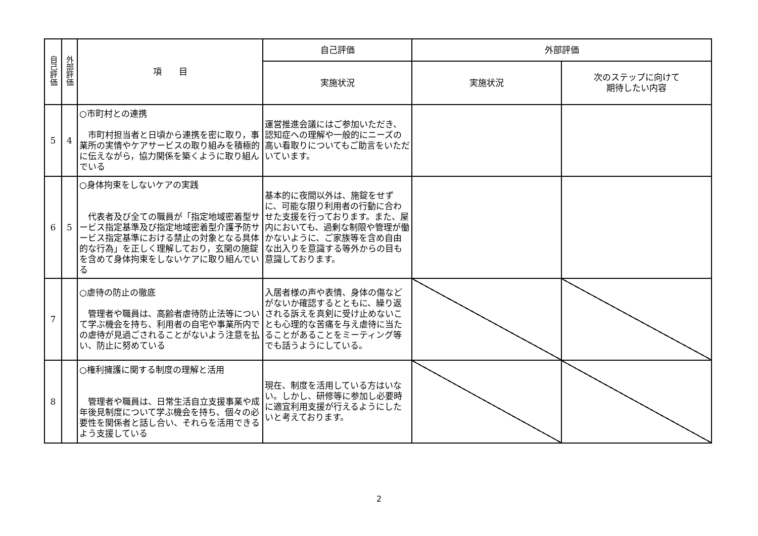| 自己評価 | 外部評価 | 項 目 | 自己評価 | 外部評価 | |
| --- | --- | --- | --- | --- | --- |
| | | | 実施状況 | 実施状況 | 次のステップに向けて 期待したい内容 |
| 5 | 4 | ○市町村との連携 市町村担当者と日頃から連携を密に取り，事業所の実情やケアサービスの取り組みを積極的に伝えながら，協力関係を築くように取り組んでいる | 運営推進会議にはご参加いただき、認知症への理解や一般的にニーズの高い看取りについてもご助言をいただいています。 | | |
| 6 | 5 | ○身体拘束をしないケアの実践 代表者及び全ての職員が「指定地域密着型サービス指定基準及び指定地域密着型介護予防サービス指定基準における禁止の対象となる具体的な行為」を正しく理解しており，玄関の施錠を含めて身体拘束をしないケアに取り組んでいる | 基本的に夜間以外は、施錠をせずに、可能な限り利用者の行動に合わせた支援を行っております。また、屋内においても、過剰な制限や管理が働かないように、ご家族等を含め自由な出入りを意識する等外からの目も意識しております。 | | |
| 7 | | ○虐待の防止の徹底 管理者や職員は、高齢者虐待防止法等について学ぶ機会を持ち、利用者の自宅や事業所内での虐待が見過ごされることがないよう注意を払い、防止に努めている | 入居者様の声や表情、身体の傷などがないか確認するとともに、繰り返される訴えを真剣に受け止めないことも心理的な苦痛を与え虐待に当たることがあることをミーティング等でも話うようにしている。 | | |
| 8 | | ○権利擁護に関する制度の理解と活用 管理者や職員は、日常生活自立支援事業や成年後見制度について学ぶ機会を持ち、個々の必要性を関係者と話し合い、それらを活用できるよう支援している | 現在、制度を活用している方はいない。しかし、研修等に参加し必要時に適宜利用支援が行えるようにしたいと考えております。 | | |
2